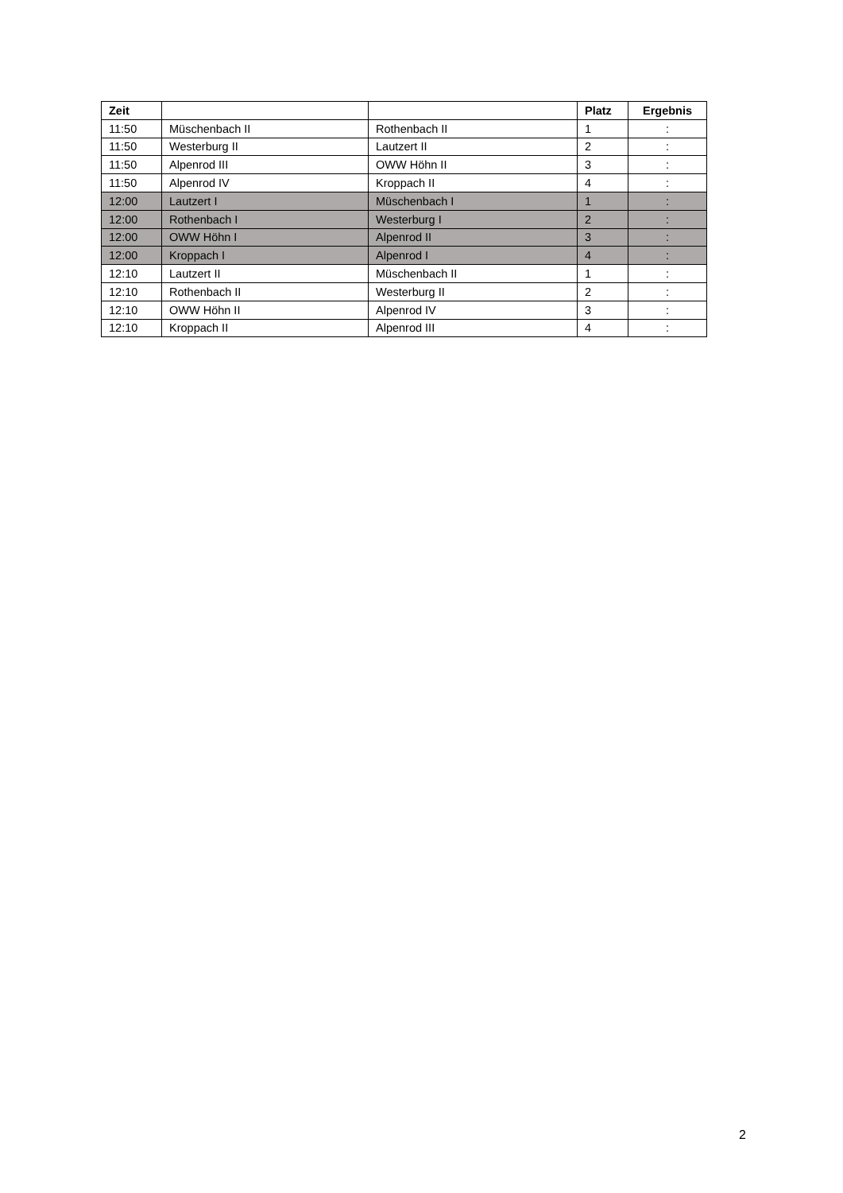| Zeit | | | Platz | Ergebnis |
| --- | --- | --- | --- | --- |
| 11:50 | Müschenbach II | Rothenbach II | 1 | : |
| 11:50 | Westerburg II | Lautzert II | 2 | : |
| 11:50 | Alpenrod III | OWW Höhn II | 3 | : |
| 11:50 | Alpenrod IV | Kroppach II | 4 | : |
| 12:00 | Lautzert I | Müschenbach I | 1 | : |
| 12:00 | Rothenbach I | Westerburg I | 2 | : |
| 12:00 | OWW Höhn I | Alpenrod II | 3 | : |
| 12:00 | Kroppach I | Alpenrod I | 4 | : |
| 12:10 | Lautzert II | Müschenbach II | 1 | : |
| 12:10 | Rothenbach II | Westerburg II | 2 | : |
| 12:10 | OWW Höhn II | Alpenrod IV | 3 | : |
| 12:10 | Kroppach II | Alpenrod III | 4 | : |
2